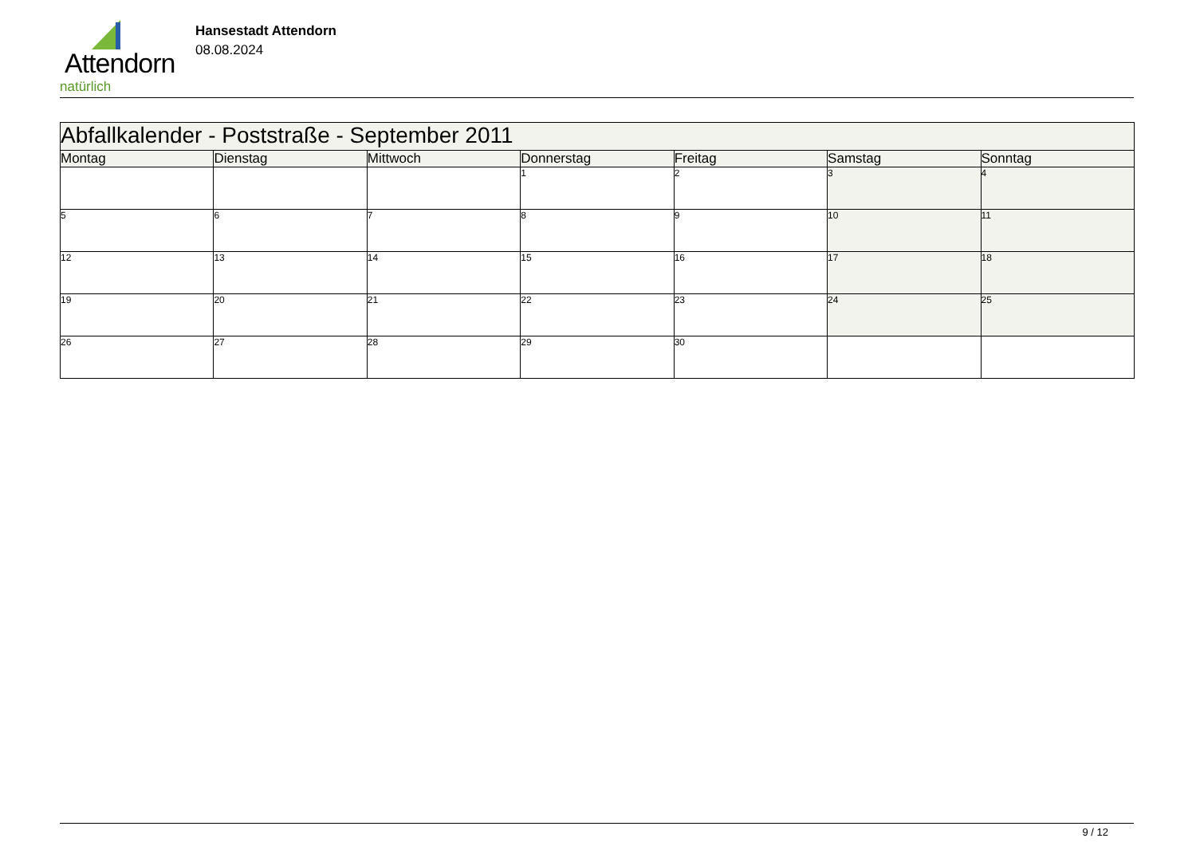Attendorn
natürlich
Hansestadt Attendorn
08.08.2024
| Abfallkalender - Poststraße - September 2011 | | | | | | |
| --- | --- | --- | --- | --- | --- | --- |
| Montag | Dienstag | Mittwoch | Donnerstag | Freitag | Samstag | Sonntag |
| | | | 1 | 2 | 3 | 4 |
| 5 | 6 | 7 | 8 | 9 | 10 | 11 |
| 12 | 13 | 14 | 15 | 16 | 17 | 18 |
| 19 | 20 | 21 | 22 | 23 | 24 | 25 |
| 26 | 27 | 28 | 29 | 30 | | |
9 / 12